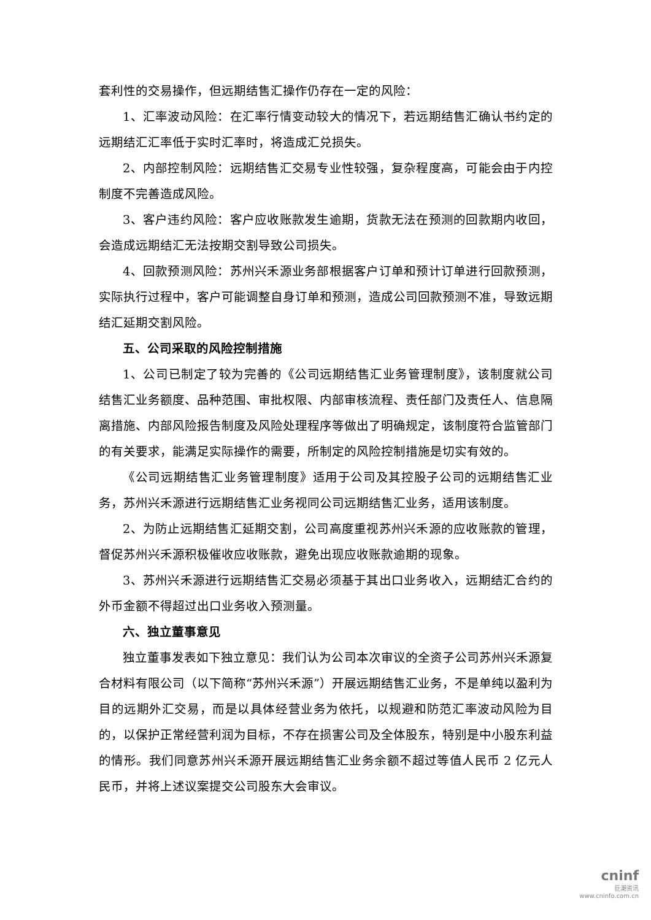套利性的交易操作，但远期结售汇操作仍存在一定的风险：
1、汇率波动风险：在汇率行情变动较大的情况下，若远期结售汇确认书约定的远期结汇汇率低于实时汇率时，将造成汇兑损失。
2、内部控制风险：远期结售汇交易专业性较强，复杂程度高，可能会由于内控制度不完善造成风险。
3、客户违约风险：客户应收账款发生逾期，货款无法在预测的回款期内收回，会造成远期结汇无法按期交割导致公司损失。
4、回款预测风险：苏州兴禾源业务部根据客户订单和预计订单进行回款预测，实际执行过程中，客户可能调整自身订单和预测，造成公司回款预测不准，导致远期结汇延期交割风险。
五、公司采取的风险控制措施
1、公司已制定了较为完善的《公司远期结售汇业务管理制度》，该制度就公司结售汇业务额度、品种范围、审批权限、内部审核流程、责任部门及责任人、信息隔离措施、内部风险报告制度及风险处理程序等做出了明确规定，该制度符合监管部门的有关要求，能满足实际操作的需要，所制定的风险控制措施是切实有效的。
《公司远期结售汇业务管理制度》适用于公司及其控股子公司的远期结售汇业务，苏州兴禾源进行远期结售汇业务视同公司远期结售汇业务，适用该制度。
2、为防止远期结售汇延期交割，公司高度重视苏州兴禾源的应收账款的管理，督促苏州兴禾源积极催收应收账款，避免出现应收账款逾期的现象。
3、苏州兴禾源进行远期结售汇交易必须基于其出口业务收入，远期结汇合约的外币金额不得超过出口业务收入预测量。
六、独立董事意见
独立董事发表如下独立意见：我们认为公司本次审议的全资子公司苏州兴禾源复合材料有限公司（以下简称“苏州兴禾源”）开展远期结售汇业务，不是单纯以盈利为目的远期外汇交易，而是以具体经营业务为依托，以规避和防范汇率波动风险为目的，以保护正常经营利润为目标，不存在损害公司及全体股东，特别是中小股东利益的情形。我们同意苏州兴禾源开展远期结售汇业务余额不超过等值人民币 2 亿元人民币，并将上述议案提交公司股东大会审议。
cninf
巨潮资讯
www.cninfo.com.cn